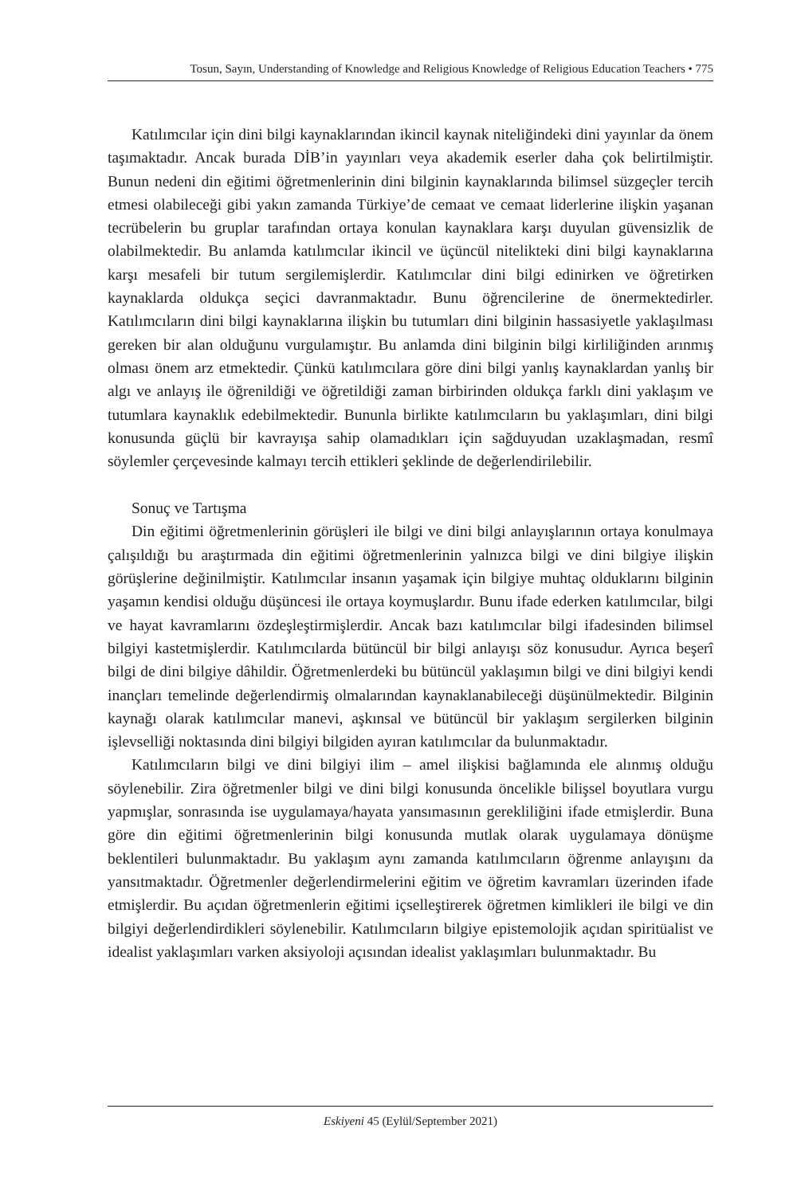Tosun, Sayın, Understanding of Knowledge and Religious Knowledge of Religious Education Teachers • 775
Katılımcılar için dini bilgi kaynaklarından ikincil kaynak niteliğindeki dini yayınlar da önem taşımaktadır. Ancak burada DİB’in yayınları veya akademik eserler daha çok belirtilmiştir. Bunun nedeni din eğitimi öğretmenlerinin dini bilginin kaynaklarında bilimsel süzgeçler tercih etmesi olabileceği gibi yakın zamanda Türkiye’de cemaat ve cemaat liderlerine ilişkin yaşanan tecrübelerin bu gruplar tarafından ortaya konulan kaynaklara karşı duyulan güvensizlik de olabilmektedir. Bu anlamda katılımcılar ikincil ve üçüncül nitelikteki dini bilgi kaynaklarına karşı mesafeli bir tutum sergilemişlerdir. Katılımcılar dini bilgi edinirken ve öğretirken kaynaklarda oldukça seçici davranmaktadır. Bunu öğrencilerine de önermektedirler. Katılımcıların dini bilgi kaynaklarına ilişkin bu tutumları dini bilginin hassasiyetle yaklaşılması gereken bir alan olduğunu vurgulamıştır. Bu anlamda dini bilginin bilgi kirliliğinden arınmış olması önem arz etmektedir. Çünkü katılımcılara göre dini bilgi yanlış kaynaklardan yanlış bir algı ve anlayış ile öğrenildiği ve öğretildiği zaman birbirinden oldukça farklı dini yaklaşım ve tutumlara kaynaklık edebilmektedir. Bununla birlikte katılımcıların bu yaklaşımları, dini bilgi konusunda güçlü bir kavrayışa sahip olamadıkları için sağduyudan uzaklaşmadan, resmî söylemler çerçevesinde kalmayı tercih ettikleri şeklinde de değerlendirilebilir.
Sonuç ve Tartışma
Din eğitimi öğretmenlerinin görüşleri ile bilgi ve dini bilgi anlayışlarının ortaya konulmaya çalışıldığı bu araştırmada din eğitimi öğretmenlerinin yalnızca bilgi ve dini bilgiye ilişkin görüşlerine değinilmiştir. Katılımcılar insanın yaşamak için bilgiye muhtaç olduklarını bilginin yaşamın kendisi olduğu düşüncesi ile ortaya koymuşlardır. Bunu ifade ederken katılımcılar, bilgi ve hayat kavramlarını özdeşleştirmişlerdir. Ancak bazı katılımcılar bilgi ifadesinden bilimsel bilgiyi kastetmişlerdir. Katılımcılarda bütüncül bir bilgi anlayışı söz konusudur. Ayrıca beşerî bilgi de dini bilgiye dâhildir. Öğretmenlerdeki bu bütüncül yaklaşımın bilgi ve dini bilgiyi kendi inançları temelinde değerlendirmiş olmalarından kaynaklanabileceği düşünülmektedir. Bilginin kaynağı olarak katılımcılar manevi, aşkınsal ve bütüncül bir yaklaşım sergilerken bilginin işlevselliği noktasında dini bilgiyi bilgiden ayıran katılımcılar da bulunmaktadır.
Katılımcıların bilgi ve dini bilgiyi ilim – amel ilişkisi bağlamında ele alınmış olduğu söylenebilir. Zira öğretmenler bilgi ve dini bilgi konusunda öncelikle bilişsel boyutlara vurgu yapmışlar, sonrasında ise uygulamaya/hayata yansımasının gerekliliğini ifade etmişlerdir. Buna göre din eğitimi öğretmenlerinin bilgi konusunda mutlak olarak uygulamaya dönüşme beklentileri bulunmaktadır. Bu yaklaşım aynı zamanda katılımcıların öğrenme anlayışını da yansıtmaktadır. Öğretmenler değerlendirmelerini eğitim ve öğretim kavramları üzerinden ifade etmişlerdir. Bu açıdan öğretmenlerin eğitimi içselleştirerek öğretmen kimlikleri ile bilgi ve din bilgiyi değerlendirdikleri söylenebilir. Katılımcıların bilgiye epistemolojik açıdan spiritüalist ve idealist yaklaşımları varken aksiyoloji açısından idealist yaklaşımları bulunmaktadır. Bu
Eskiyeni 45 (Eylül/September 2021)